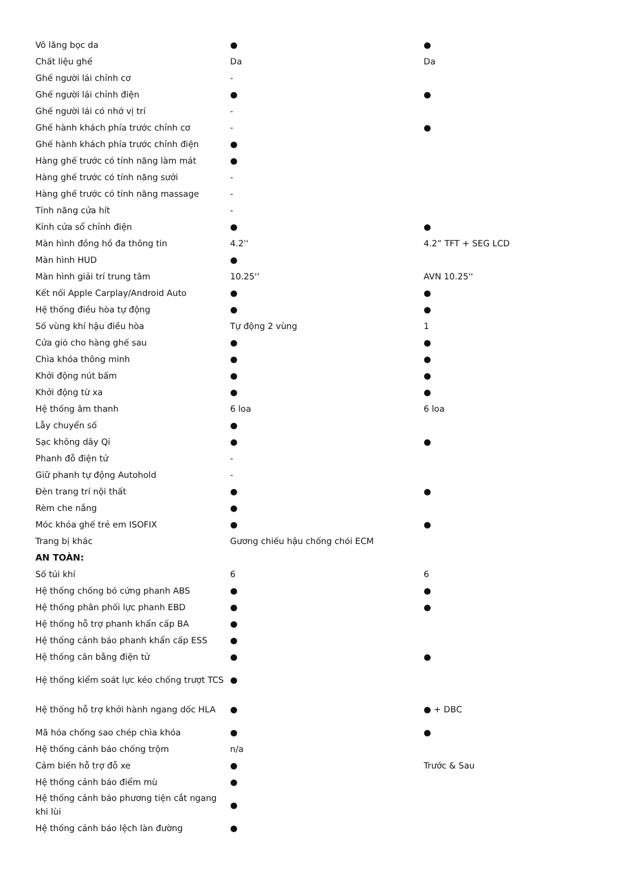| Vô lăng bọc da | ● | ● |
| Chất liệu ghế | Da | Da |
| Ghế người lái chỉnh cơ | - | |
| Ghế người lái chỉnh điện | ● | ● |
| Ghế người lái có nhớ vị trí | - | |
| Ghế hành khách phía trước chỉnh cơ | - | ● |
| Ghế hành khách phía trước chỉnh điện | ● | |
| Hàng ghế trước có tính năng làm mát | ● | |
| Hàng ghế trước có tính năng sưởi | - | |
| Hàng ghế trước có tính năng massage | - | |
| Tính năng cửa hít | - | |
| Kính cửa sổ chỉnh điện | ● | ● |
| Màn hình đồng hồ đa thông tin | 4.2'' | 4.2” TFT + SEG LCD |
| Màn hình HUD | ● | |
| Màn hình giải trí trung tâm | 10.25'' | AVN 10.25'' |
| Kết nối Apple Carplay/Android Auto | ● | ● |
| Hệ thống điều hòa tự động | ● | ● |
| Số vùng khí hậu điều hòa | Tự động 2 vùng | 1 |
| Cửa gió cho hàng ghế sau | ● | ● |
| Chìa khóa thông minh | ● | ● |
| Khởi động nút bấm | ● | ● |
| Khởi động từ xa | ● | ● |
| Hệ thống âm thanh | 6 loa | 6 loa |
| Lẫy chuyển số | ● | |
| Sạc không dây Qi | ● | ● |
| Phanh đỗ điện tử | - | |
| Giữ phanh tự động Autohold | - | |
| Đèn trang trí nội thất | ● | ● |
| Rèm che nắng | ● | |
| Móc khóa ghế trẻ em ISOFIX | ● | ● |
| Trang bị khác | Gương chiếu hậu chống chói ECM | |
| AN TOÀN: | | |
| Số túi khí | 6 | 6 |
| Hệ thống chống bó cứng phanh ABS | ● | ● |
| Hệ thống phân phối lực phanh EBD | ● | ● |
| Hệ thống hỗ trợ phanh khẩn cấp BA | ● | |
| Hệ thống cảnh báo phanh khẩn cấp ESS | ● | |
| Hệ thống cân bằng điện tử | ● | ● |
| Hệ thống kiểm soát lực kéo chống trượt TCS | ● | |
| Hệ thống hỗ trợ khởi hành ngang dốc HLA | ● | ● + DBC |
| Mã hóa chống sao chép chìa khóa | ● | ● |
| Hệ thống cảnh báo chống trộm | n/a | |
| Cảm biến hỗ trợ đỗ xe | ● | Trước & Sau |
| Hệ thống cảnh báo điểm mù | ● | |
| Hệ thống cảnh báo phương tiện cắt ngang khi lùi | ● | |
| Hệ thống cảnh báo lệch làn đường | ● | |